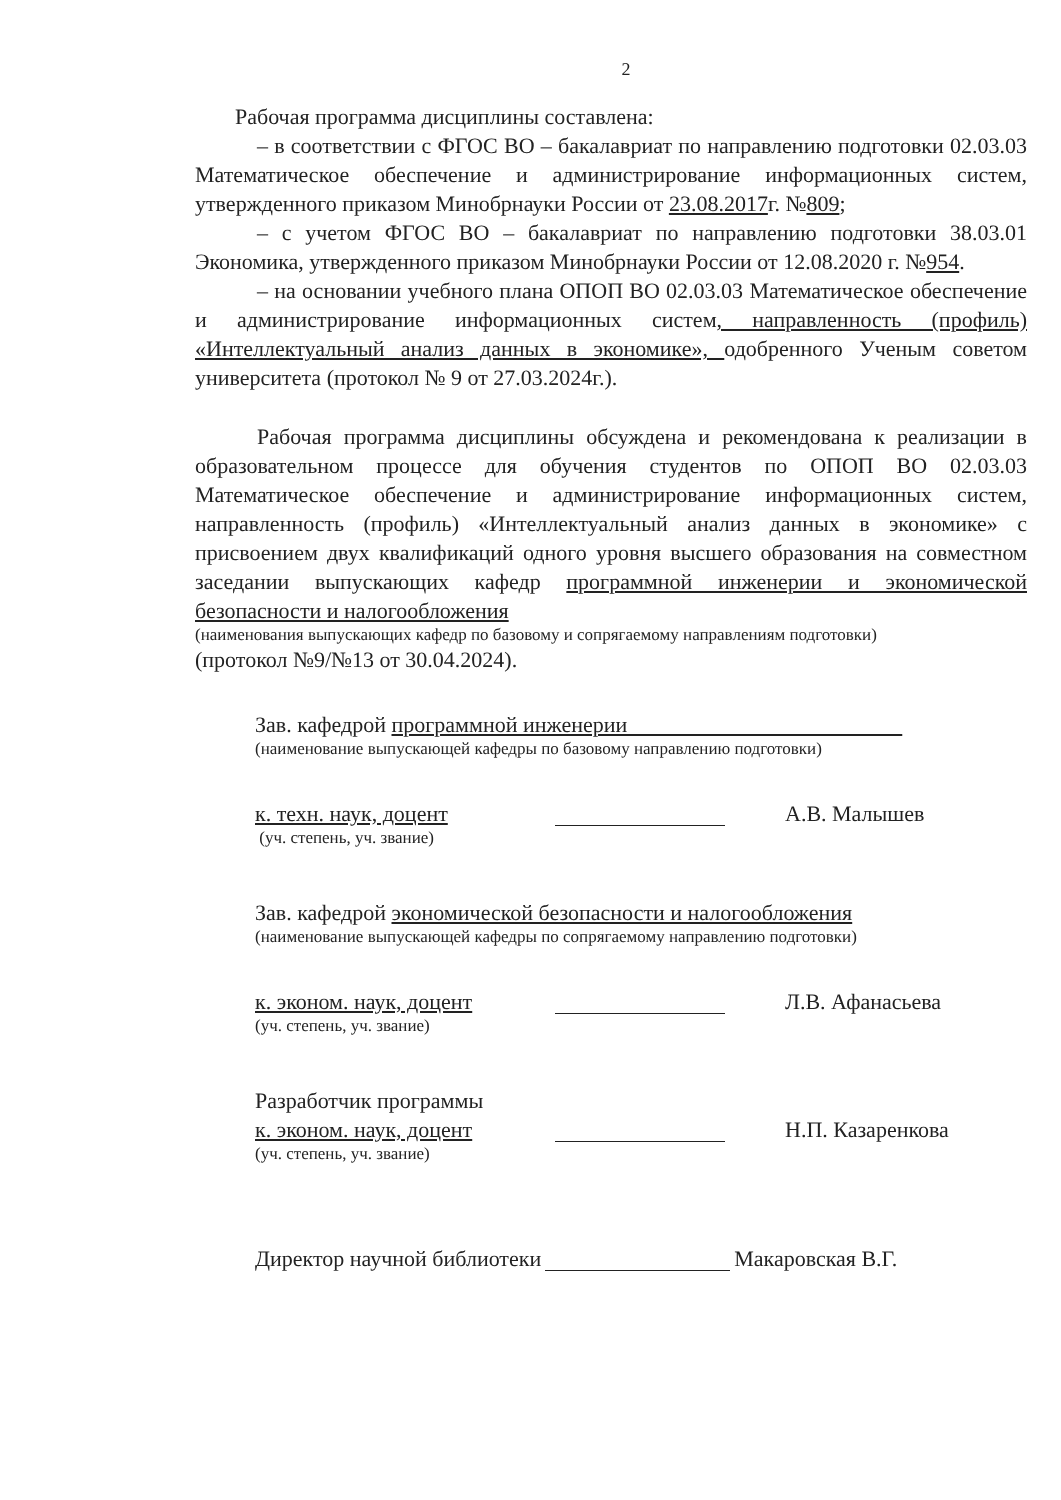2
Рабочая программа дисциплины составлена:
– в соответствии с ФГОС ВО – бакалавриат по направлению подготовки 02.03.03 Математическое обеспечение и администрирование информационных систем, утвержденного приказом Минобрнауки России от 23.08.2017г. №809;
– с учетом ФГОС ВО – бакалавриат по направлению подготовки 38.03.01 Экономика, утвержденного приказом Минобрнауки России от 12.08.2020 г. №954.
– на основании учебного плана ОПОП ВО 02.03.03 Математическое обеспечение и администрирование информационных систем, направленность (профиль) «Интеллектуальный анализ данных в экономике», одобренного Ученым советом университета (протокол № 9 от 27.03.2024г.).
Рабочая программа дисциплины обсуждена и рекомендована к реализации в образовательном процессе для обучения студентов по ОПОП ВО 02.03.03 Математическое обеспечение и администрирование информационных систем, направленность (профиль) «Интеллектуальный анализ данных в экономике» с присвоением двух квалификаций одного уровня высшего образования на совместном заседании выпускающих кафедр программной инженерии и экономической безопасности и налогообложения
(наименования выпускающих кафедр по базовому и сопрягаемому направлениям подготовки)
(протокол №9/№13 от 30.04.2024).
Зав. кафедрой программной инженерии
(наименование выпускающей кафедры по базовому направлению подготовки)
к. техн. наук, доцент
(уч. степень, уч. звание)
А.В. Малышев
Зав. кафедрой экономической безопасности и налогообложения
(наименование выпускающей кафедры по сопрягаемому направлению подготовки)
к. эконом. наук, доцент
(уч. степень, уч. звание)
Л.В. Афанасьева
Разработчик программы
к. эконом. наук, доцент
(уч. степень, уч. звание)
Н.П. Казаренкова
Директор научной библиотеки Макаровская В.Г.